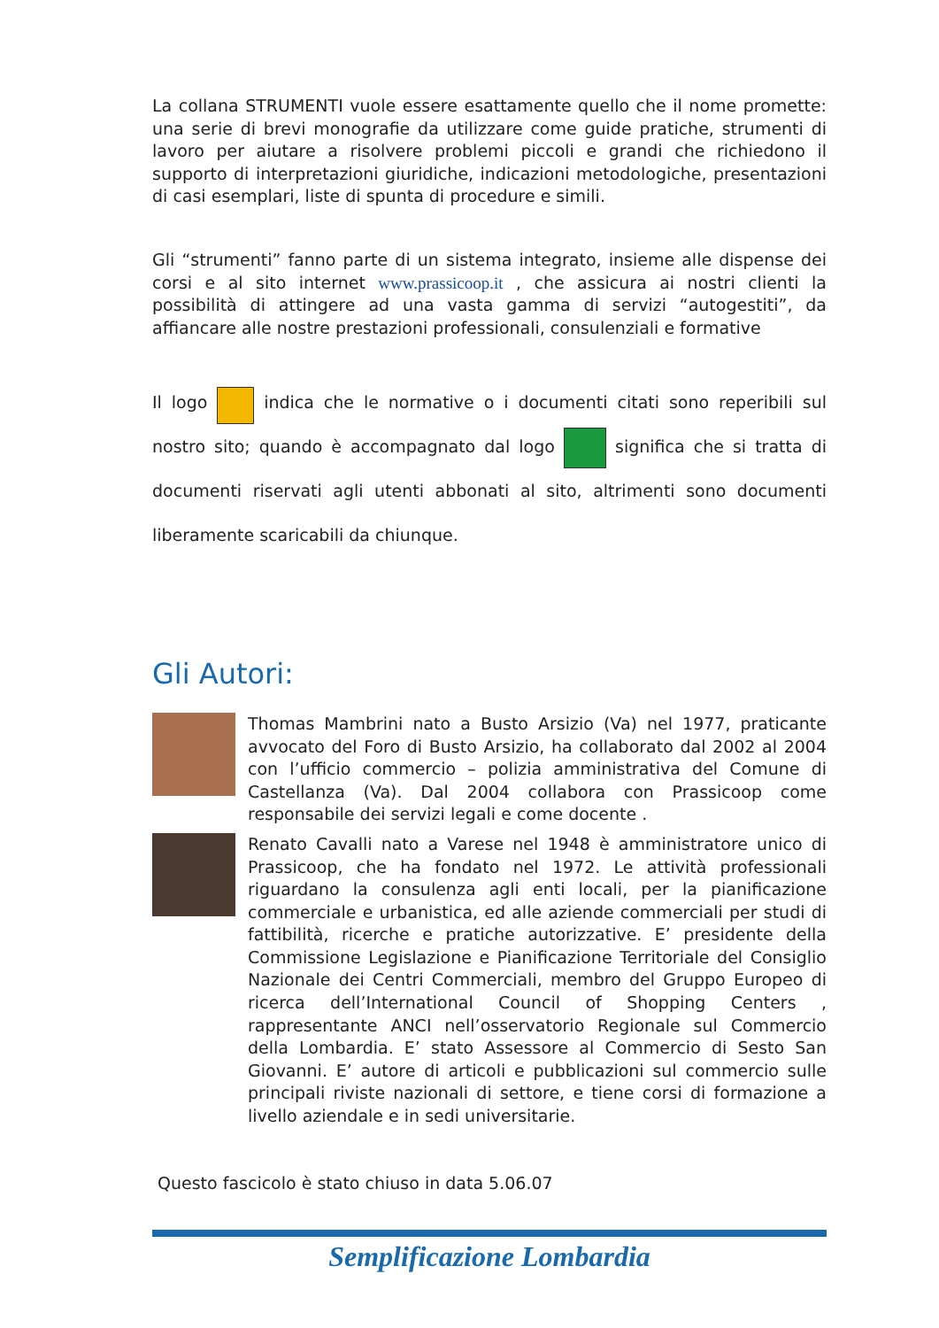La collana STRUMENTI vuole essere esattamente quello che il nome promette: una serie di brevi monografie da utilizzare come guide pratiche, strumenti di lavoro per aiutare a risolvere problemi piccoli e grandi che richiedono il supporto di interpretazioni giuridiche, indicazioni metodologiche, presentazioni di casi esemplari, liste di spunta di procedure e simili.
Gli “strumenti” fanno parte di un sistema integrato, insieme alle dispense dei corsi e al sito internet www.prassicoop.it , che assicura ai nostri clienti la possibilità di attingere ad una vasta gamma di servizi “autogestiti”, da affiancare alle nostre prestazioni professionali, consulenziali e formative
Il logo indica che le normative o i documenti citati sono reperibili sul nostro sito; quando è accompagnato dal logo significa che si tratta di documenti riservati agli utenti abbonati al sito, altrimenti sono documenti liberamente scaricabili da chiunque.
Gli Autori:
Thomas Mambrini nato a Busto Arsizio (Va) nel 1977, praticante avvocato del Foro di Busto Arsizio, ha collaborato dal 2002 al 2004 con l’ufficio commercio – polizia amministrativa del Comune di Castellanza (Va). Dal 2004 collabora con Prassicoop come responsabile dei servizi legali e come docente .
Renato Cavalli nato a Varese nel 1948 è amministratore unico di Prassicoop, che ha fondato nel 1972. Le attività professionali riguardano la consulenza agli enti locali, per la pianificazione commerciale e urbanistica, ed alle aziende commerciali per studi di fattibilità, ricerche e pratiche autorizzative. E’ presidente della Commissione Legislazione e Pianificazione Territoriale del Consiglio Nazionale dei Centri Commerciali, membro del Gruppo Europeo di ricerca dell’International Council of Shopping Centers , rappresentante ANCI nell’osservatorio Regionale sul Commercio della Lombardia. E’ stato Assessore al Commercio di Sesto San Giovanni. E’ autore di articoli e pubblicazioni sul commercio sulle principali riviste nazionali di settore, e tiene corsi di formazione a livello aziendale e in sedi universitarie.
Questo fascicolo è stato chiuso in data 5.06.07
Semplificazione Lombardia